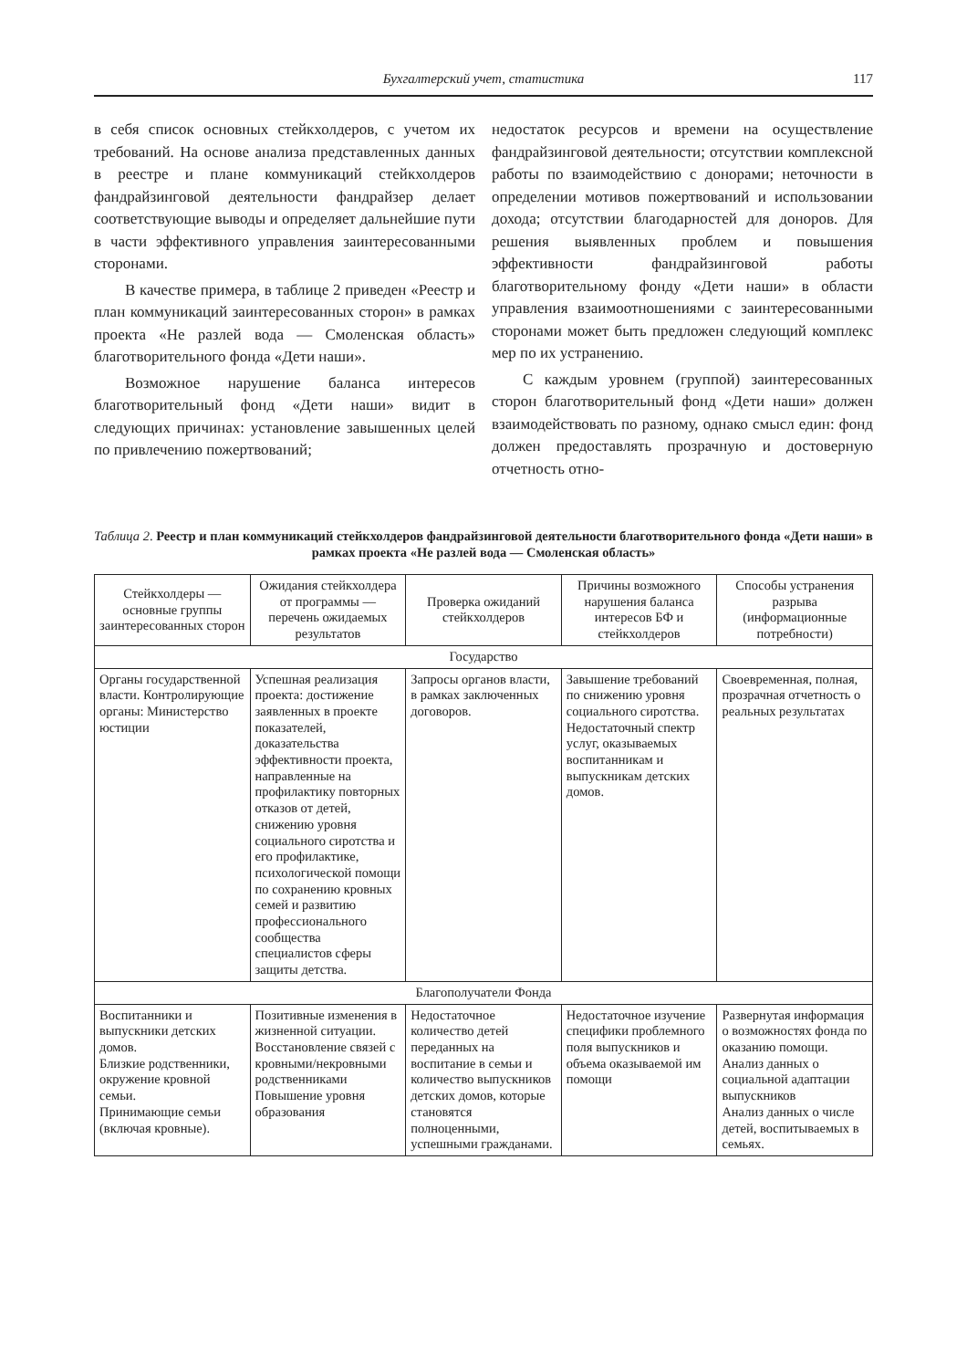Бухгалтерский учет, статистика
117
в себя список основных стейкхолдеров, с учетом их требований. На основе анализа представленных данных в реестре и плане коммуникаций стейкхолдеров фандрайзинговой деятельности фандрайзер делает соответствующие выводы и определяет дальнейшие пути в части эффективного управления заинтересованными сторонами.
В качестве примера, в таблице 2 приведен «Реестр и план коммуникаций заинтересованных сторон» в рамках проекта «Не разлей вода — Смоленская область» благотворительного фонда «Дети наши».
Возможное нарушение баланса интересов благотворительный фонд «Дети наши» видит в следующих причинах: установление завышенных целей по привлечению пожертвований;
недостаток ресурсов и времени на осуществление фандрайзинговой деятельности; отсутствии комплексной работы по взаимодействию с донорами; неточности в определении мотивов пожертвований и использовании дохода; отсутствии благодарностей для доноров. Для решения выявленных проблем и повышения эффективности фандрайзинговой работы благотворительному фонду «Дети наши» в области управления взаимоотношениями с заинтересованными сторонами может быть предложен следующий комплекс мер по их устранению.
С каждым уровнем (группой) заинтересованных сторон благотворительный фонд «Дети наши» должен взаимодействовать по разному, однако смысл един: фонд должен предоставлять прозрачную и достоверную отчетность отно-
Таблица 2. Реестр и план коммуникаций стейкхолдеров фандрайзинговой деятельности благотворительного фонда «Дети наши» в рамках проекта «Не разлей вода — Смоленская область»
| Стейкхолдеры — основные группы заинтересованных сторон | Ожидания стейкхолдера от программы — перечень ожидаемых результатов | Проверка ожиданий стейкхолдеров | Причины возможного нарушения баланса интересов БФ и стейкхолдеров | Способы устранения разрыва (информационные потребности) |
| --- | --- | --- | --- | --- |
| Государство | | | | |
| Органы государственной власти. Контролирующие органы: Министерство юстиции | Успешная реализация проекта: достижение заявленных в проекте показателей, доказательства эффективности проекта, направленные на профилактику повторных отказов от детей, снижению уровня социального сиротства и его профилактике, психологической помощи по сохранению кровных семей и развитию профессионального сообщества специалистов сферы защиты детства. | Запросы органов власти, в рамках заключенных договоров. | Завышение требований по снижению уровня социального сиротства. Недостаточный спектр услуг, оказываемых воспитанникам и выпускникам детских домов. | Своевременная, полная, прозрачная отчетность о реальных результатах |
| Благополучатели Фонда | | | | |
| Воспитанники и выпускники детских домов. Близкие родственники, окружение кровной семьи. Принимающие семьи (включая кровные). | Позитивные изменения в жизненной ситуации. Восстановление связей с кровными/некровными родственниками Повышение уровня образования | Недостаточное количество детей переданных на воспитание в семьи и количество выпускников детских домов, которые становятся полноценными, успешными гражданами. | Недостаточное изучение специфики проблемного поля выпускников и объема оказываемой им помощи | Развернутая информация о возможностях фонда по оказанию помощи. Анализ данных о социальной адаптации выпускников Анализ данных о числе детей, воспитываемых в семьях. |